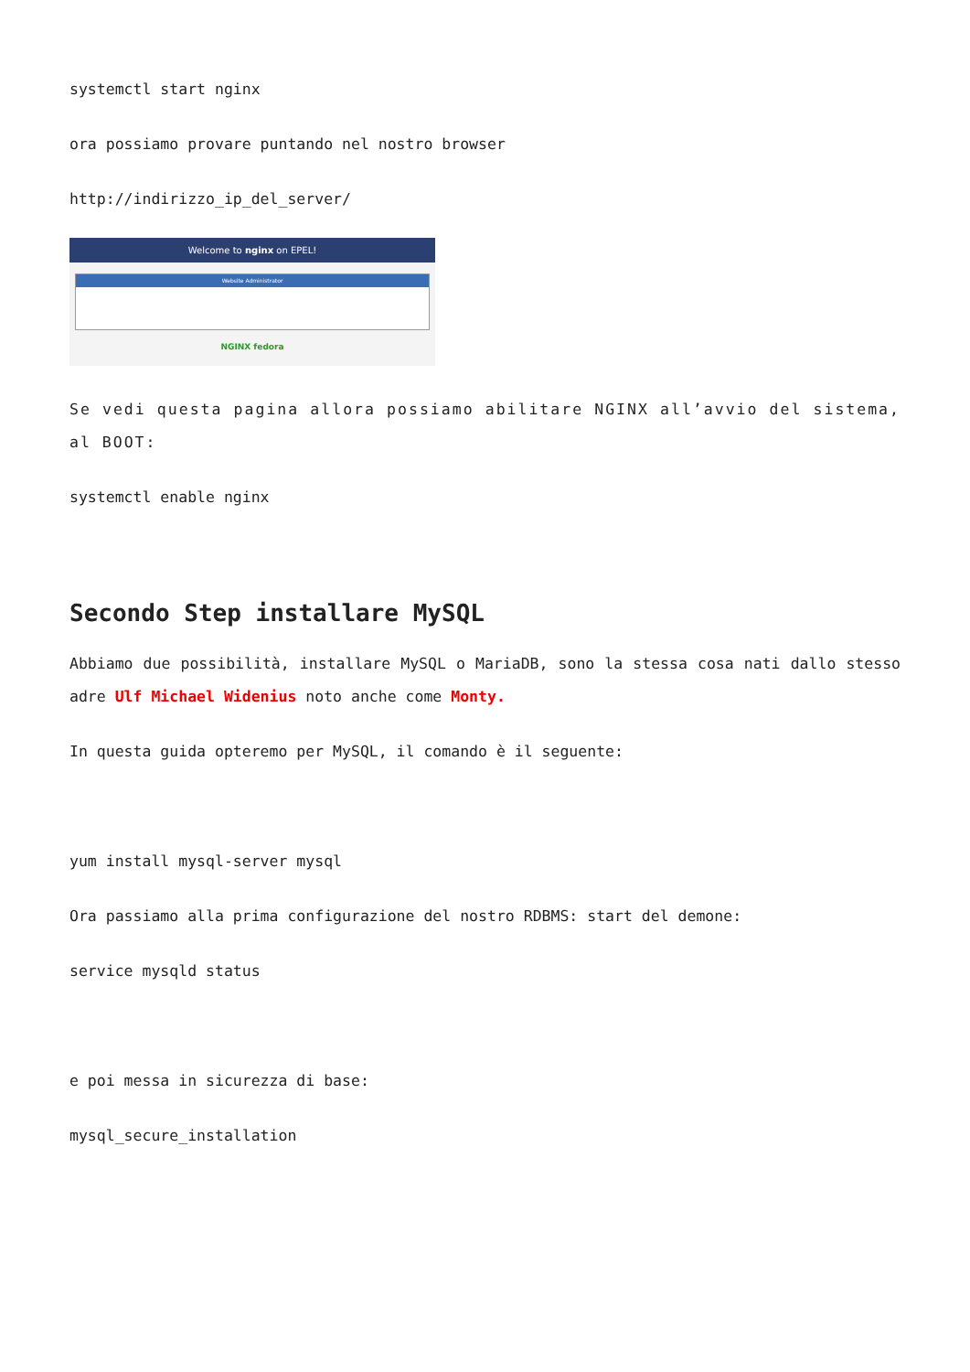systemctl start nginx
ora possiamo provare puntando nel nostro browser
http://indirizzo_ip_del_server/
Welcome to nginx on EPEL!
Website Administrator
NGINX fedora
Se vedi questa pagina allora possiamo abilitare NGINX all’avvio del sistema, al BOOT:
systemctl enable nginx
Secondo Step installare MySQL
Abbiamo due possibilità, installare MySQL o MariaDB, sono la stessa cosa nati dallo stesso adre Ulf Michael Widenius noto anche come Monty.
In questa guida opteremo per MySQL, il comando è il seguente:
yum install mysql-server mysql
Ora passiamo alla prima configurazione del nostro RDBMS: start del demone:
service mysqld status
e poi messa in sicurezza di base:
mysql_secure_installation